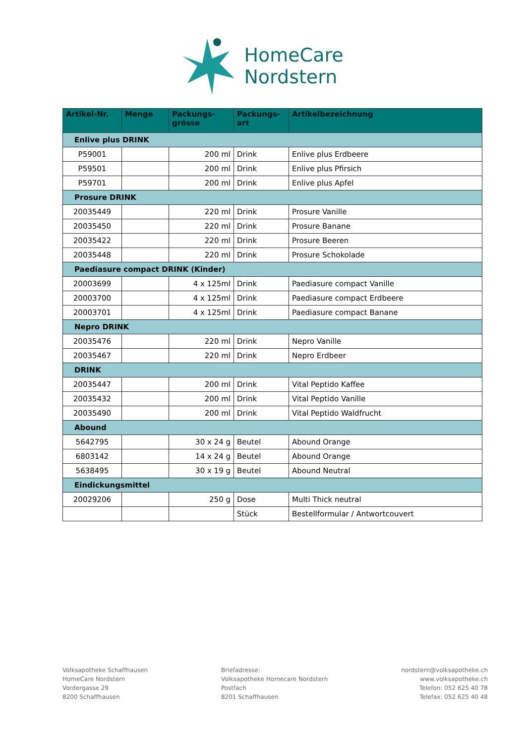HomeCare
Nordstern
| Artikel-Nr. | Menge | Packungs- grösse | Packungs- art | Artikelbezeichnung |
| --- | --- | --- | --- | --- |
| Enlive plus DRINK | | | | |
| P59001 | | 200 ml | Drink | Enlive plus Erdbeere |
| P59501 | | 200 ml | Drink | Enlive plus Pfirsich |
| P59701 | | 200 ml | Drink | Enlive plus Apfel |
| Prosure DRINK | | | | |
| 20035449 | | 220 ml | Drink | Prosure Vanille |
| 20035450 | | 220 ml | Drink | Prosure Banane |
| 20035422 | | 220 ml | Drink | Prosure Beeren |
| 20035448 | | 220 ml | Drink | Prosure Schokolade |
| Paediasure compact DRINK (Kinder) | | | | |
| 20003699 | | 4 x 125ml | Drink | Paediasure compact Vanille |
| 20003700 | | 4 x 125ml | Drink | Paediasure compact Erdbeere |
| 20003701 | | 4 x 125ml | Drink | Paediasure compact Banane |
| Nepro DRINK | | | | |
| 20035476 | | 220 ml | Drink | Nepro Vanille |
| 20035467 | | 220 ml | Drink | Nepro Erdbeer |
| DRINK | | | | |
| 20035447 | | 200 ml | Drink | Vital Peptido Kaffee |
| 20035432 | | 200 ml | Drink | Vital Peptido Vanille |
| 20035490 | | 200 ml | Drink | Vital Peptido Waldfrucht |
| Abound | | | | |
| 5642795 | | 30 x 24 g | Beutel | Abound Orange |
| 6803142 | | 14 x 24 g | Beutel | Abound Orange |
| 5638495 | | 30 x 19 g | Beutel | Abound Neutral |
| Eindickungsmittel | | | | |
| 20029206 | | 250 g | Dose | Multi Thick neutral |
| | | | Stück | Bestellformular / Antwortcouvert |
Volksapotheke Schaffhausen
HomeCare Nordstern
Vordergasse 29
8200 Schaffhausen
Briefadresse:
Volksapotheke Homecare Nordstern
Postfach
8201 Schaffhausen
nordstern@volksapotheke.ch
www.volksapotheke.ch
Telefon: 052 625 40 78
Telefax: 052 625 40 48